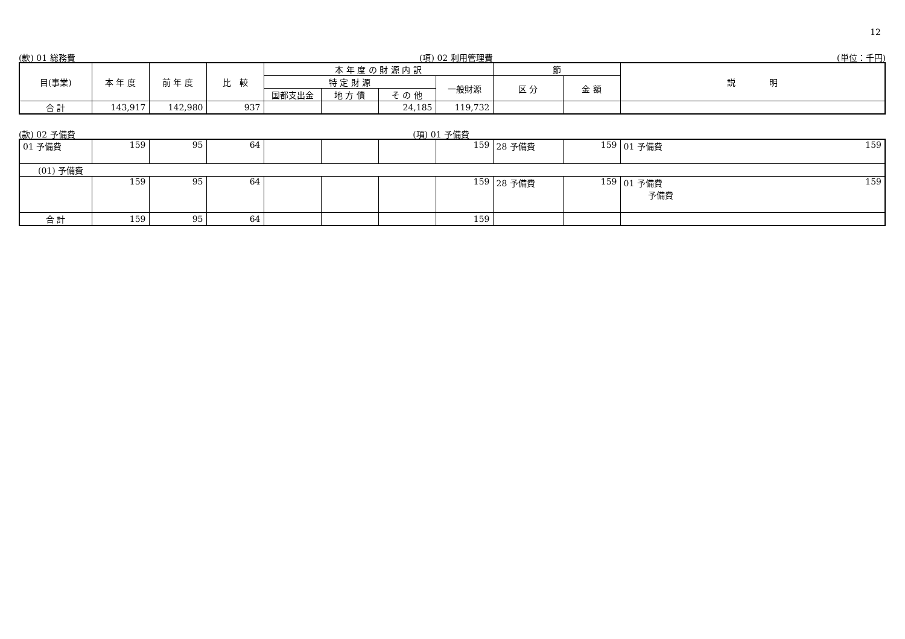12
(款) 01 総務費 (項) 02 利用管理費 (単位：千円)
| 目(事業) | 本 年 度 | 前 年 度 | 比 較 | 本 年 度 の 財 源 内 訳 | | | | 節 | | 説 明 |
| --- | --- | --- | --- | --- | --- | --- | --- | --- | --- | --- |
| | | | | 特 定 財 源 | | | 一般財源 | 区 分 | 金 額 | |
| | | | | 国都支出金 | 地 方 債 | そ の 他 | | | | |
| 合 計 | 143,917 | 142,980 | 937 | | | 24,185 | 119,732 | | | |
(款) 02 予備費 (項) 01 予備費
| 01 予備費 | 159 | 95 | 64 | | | | 159 | 28 予備費 | 159 | 01 予備費 159 |
| (01) 予備費 | | | | | | | | | | |
| | 159 | 95 | 64 | | | | 159 | 28 予備費 | 159 | 01 予備費 159 予備費 |
| 合 計 | 159 | 95 | 64 | | | | 159 | | | |